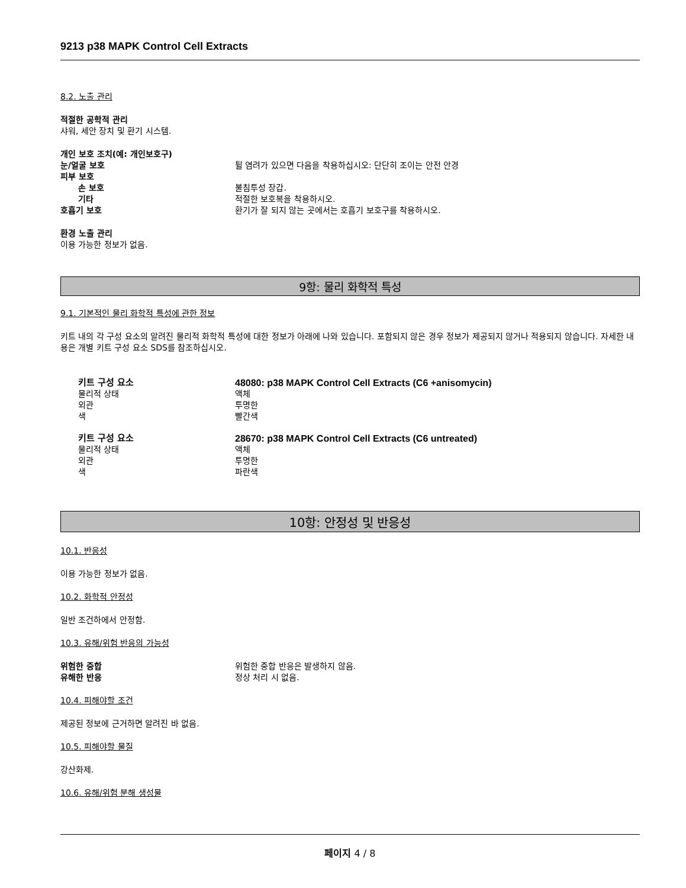9213 p38 MAPK Control Cell Extracts
8.2. 노출 관리
적절한 공학적 관리
샤워, 세안 장치 및 환기 시스템.
개인 보호 조치(예: 개인보호구)
눈/얼굴 보호 튈 염려가 있으면 다음을 착용하십시오: 단단히 조이는 안전 안경
피부 보호
손 보호 불침투성 장갑.
기타 적절한 보호복을 착용하시오.
호흡기 보호 환기가 잘 되지 않는 곳에서는 호흡기 보호구를 착용하시오.
환경 노출 관리
이용 가능한 정보가 없음.
9항: 물리 화학적 특성
9.1. 기본적인 물리 화학적 특성에 관한 정보
키트 내의 각 구성 요소의 알려진 물리적 화학적 특성에 대한 정보가 아래에 나와 있습니다. 포함되지 않은 경우 정보가 제공되지 않거나 적용되지 않습니다. 자세한 내용은 개별 키트 구성 요소 SDS를 참조하십시오.
키트 구성 요소 48080: p38 MAPK Control Cell Extracts (C6 +anisomycin)
물리적 상태 액체
외관 투명한
색 빨간색
키트 구성 요소 28670: p38 MAPK Control Cell Extracts (C6 untreated)
물리적 상태 액체
외관 투명한
색 파란색
10항: 안정성 및 반응성
10.1. 반응성
이용 가능한 정보가 없음.
10.2. 화학적 안정성
일반 조건하에서 안정함.
10.3. 유해/위험 반응의 가능성
위험한 중합 위험한 중합 반응은 발생하지 않음.
유해한 반응 정상 처리 시 없음.
10.4. 피해야할 조건
제공된 정보에 근거하면 알려진 바 없음.
10.5. 피해야할 물질
강산화제.
10.6. 유해/위험 분해 생성물
페이지 4 / 8